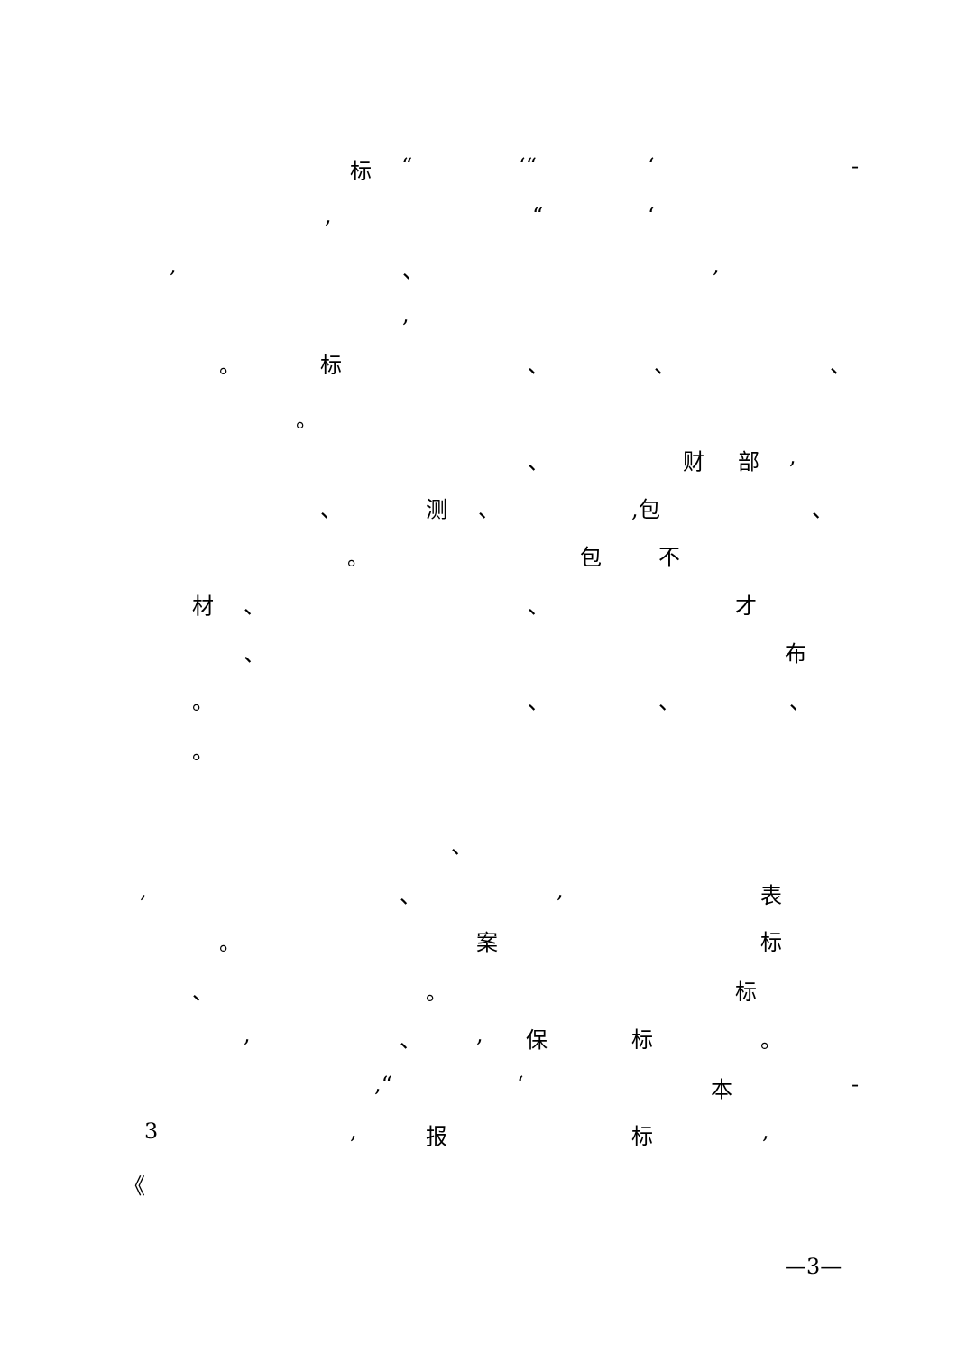标 “ ‘“ ‘ -
, “ ‘
, 、 ,
,
。 标 、 、 、
。
、 财 部 ,
、 测 、 ,包 、
。 包 不
材 、 、 才
、 布
。 、 、 、
。
、
, 、 , 表
。 案 标
、 。 标
, 、 , 保 标 。
,“ ‘ 本 -
3 , 报 标 ,
《
—3—